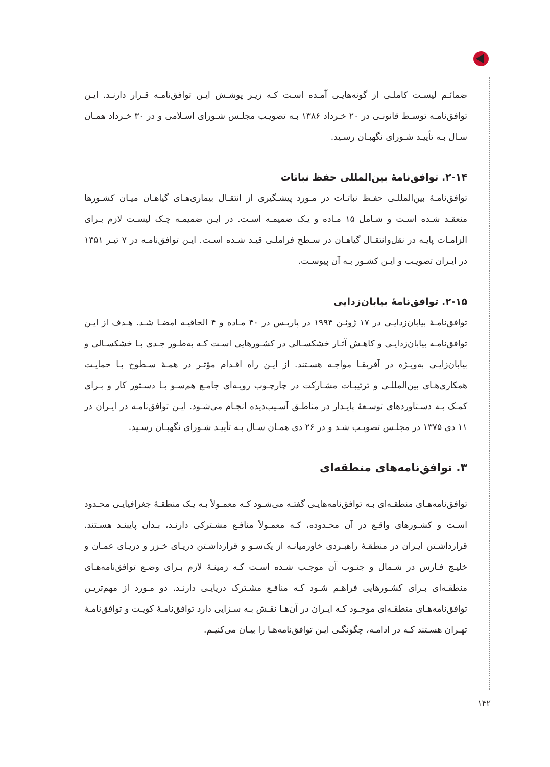ضمائـم لیسـت کاملـی از گونه‌هایـی آمـده اسـت کـه زیـر پوشـش ایـن توافق‌نامـه قـرار دارنـد. ایـن توافق‌نامـه توسـط قانونـی در ۲۰ خـرداد ۱۳۸۶ بـه تصویـب مجلـس شـورای اسـلامی و در ۳۰ خـرداد همـان سـال بـه تأییـد شـورای نگهبـان رسـید.
۲-۱۴. توافق‌نامۀ بین‌المللی حفظ نباتات
توافق‌نامـۀ بین‌المللـی حفـظ نباتـات در مـورد پیشـگیری از انتقـال بیماری‌هـای گیاهـان میـان کشـورها منعقـد شـده اسـت و شـامل ۱۵ مـاده و یـک ضمیمـه اسـت. در ایـن ضمیمـه چـک لیسـت لازم بـرای الزامـات پایـه در نقل‌وانتقـال گیاهـان در سـطح فراملـی قیـد شـده اسـت. ایـن توافق‌نامـه در ۷ تیـر ۱۳۵۱ در ایـران تصویـب و ایـن کشـور بـه آن پیوسـت.
۲-۱۵. توافق‌نامۀ بیابان‌زدایی
توافق‌نامـۀ بیابان‌زدایـی در ۱۷ ژوئـن ۱۹۹۴ در پاریـس در ۴۰ مـاده و ۴ الحاقیـه امضـا شـد. هـدف از ایـن توافق‌نامـه بیابان‌زدایـی و کاهـش آثـار خشکسـالی در کشـورهایی اسـت کـه بەطـور جـدی بـا خشکسـالی و بیابان‌زایـی بەویـژه در آفریقـا مواجـه هسـتند. از ایـن راه اقـدام مؤثـر در همـۀ سـطوح بـا حمایـت همکاری‌هـای بین‌المللـی و ترتیبـات مشـارکت در چارچـوب رویـه‌ای جامـع هم‌سـو بـا دسـتور کار و بـرای کمـک بـه دسـتاوردهای توسـعۀ پایـدار در مناطـق آسـیب‌دیده انجـام می‌شـود. ایـن توافق‌نامـه در ایـران در ۱۱ دی ۱۳۷۵ در مجلـس تصویـب شـد و در ۲۶ دی همـان سـال بـه تأییـد شـورای نگهبـان رسـید.
۳. توافق‌نامه‌های منطقه‌ای
توافق‌نامه‌هـای منطقـه‌ای بـه توافق‌نامه‌هایـی گفتـه می‌شـود کـه معمـولاً بـه یـک منطقـۀ جغرافیایـی محـدود اسـت و کشـورهای واقـع در آن محـدوده، کـه معمـولاً منافـع مشـترکی دارنـد، بـدان پایبنـد هسـتند. قرارداشـتن ایـران در منطقـۀ راهبـردی خاورمیانـه از یک‌سـو و قرارداشـتن دریـای خـزر و دریـای عمـان و خلیـج فـارس در شـمال و جنـوب آن موجـب شـده اسـت کـه زمینـۀ لازم بـرای وضـع توافق‌نامه‌هـای منطقـه‌ای بـرای کشـورهایی فراهـم شـود کـه منافـع مشـترک دریایـی دارنـد. دو مـورد از مهم‌تریـن توافق‌نامه‌هـای منطقـه‌ای موجـود کـه ایـران در آن‌هـا نقـش بـه سـزایی دارد توافق‌نامـۀ کویـت و توافق‌نامـۀ تهـران هسـتند کـه در ادامـه، چگونگـی ایـن توافق‌نامه‌هـا را بیـان می‌کنیـم.
۱۴۲